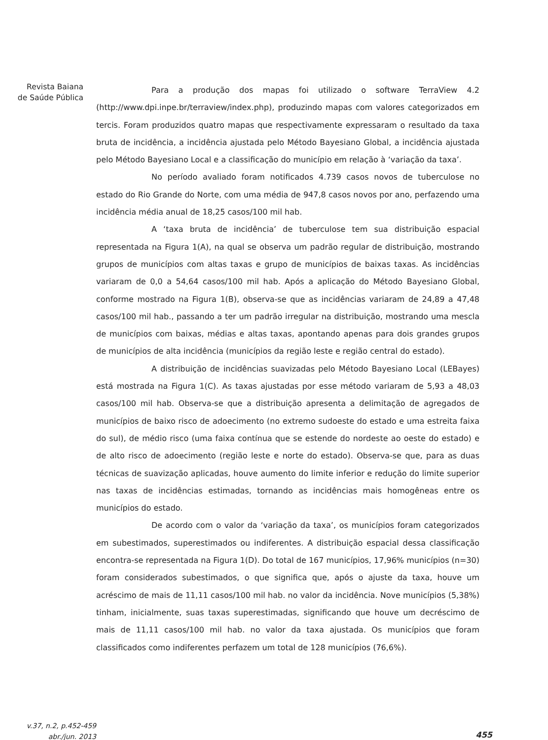Revista Baiana
de Saúde Pública
Para a produção dos mapas foi utilizado o software TerraView 4.2 (http://www.dpi.inpe.br/terraview/index.php), produzindo mapas com valores categorizados em tercis. Foram produzidos quatro mapas que respectivamente expressaram o resultado da taxa bruta de incidência, a incidência ajustada pelo Método Bayesiano Global, a incidência ajustada pelo Método Bayesiano Local e a classificação do município em relação à ‘variação da taxa’.
No período avaliado foram notificados 4.739 casos novos de tuberculose no estado do Rio Grande do Norte, com uma média de 947,8 casos novos por ano, perfazendo uma incidência média anual de 18,25 casos/100 mil hab.
A ‘taxa bruta de incidência’ de tuberculose tem sua distribuição espacial representada na Figura 1(A), na qual se observa um padrão regular de distribuição, mostrando grupos de municípios com altas taxas e grupo de municípios de baixas taxas. As incidências variaram de 0,0 a 54,64 casos/100 mil hab. Após a aplicação do Método Bayesiano Global, conforme mostrado na Figura 1(B), observa-se que as incidências variaram de 24,89 a 47,48 casos/100 mil hab., passando a ter um padrão irregular na distribuição, mostrando uma mescla de municípios com baixas, médias e altas taxas, apontando apenas para dois grandes grupos de municípios de alta incidência (municípios da região leste e região central do estado).
A distribuição de incidências suavizadas pelo Método Bayesiano Local (LEBayes) está mostrada na Figura 1(C). As taxas ajustadas por esse método variaram de 5,93 a 48,03 casos/100 mil hab. Observa-se que a distribuição apresenta a delimitação de agregados de municípios de baixo risco de adoecimento (no extremo sudoeste do estado e uma estreita faixa do sul), de médio risco (uma faixa contínua que se estende do nordeste ao oeste do estado) e de alto risco de adoecimento (região leste e norte do estado). Observa-se que, para as duas técnicas de suavização aplicadas, houve aumento do limite inferior e redução do limite superior nas taxas de incidências estimadas, tornando as incidências mais homogêneas entre os municípios do estado.
De acordo com o valor da ‘variação da taxa’, os municípios foram categorizados em subestimados, superestimados ou indiferentes. A distribuição espacial dessa classificação encontra-se representada na Figura 1(D). Do total de 167 municípios, 17,96% municípios (n=30) foram considerados subestimados, o que significa que, após o ajuste da taxa, houve um acréscimo de mais de 11,11 casos/100 mil hab. no valor da incidência. Nove municípios (5,38%) tinham, inicialmente, suas taxas superestimadas, significando que houve um decréscimo de mais de 11,11 casos/100 mil hab. no valor da taxa ajustada. Os municípios que foram classificados como indiferentes perfazem um total de 128 municípios (76,6%).
v.37, n.2, p.452-459
abr./jun. 2013
455